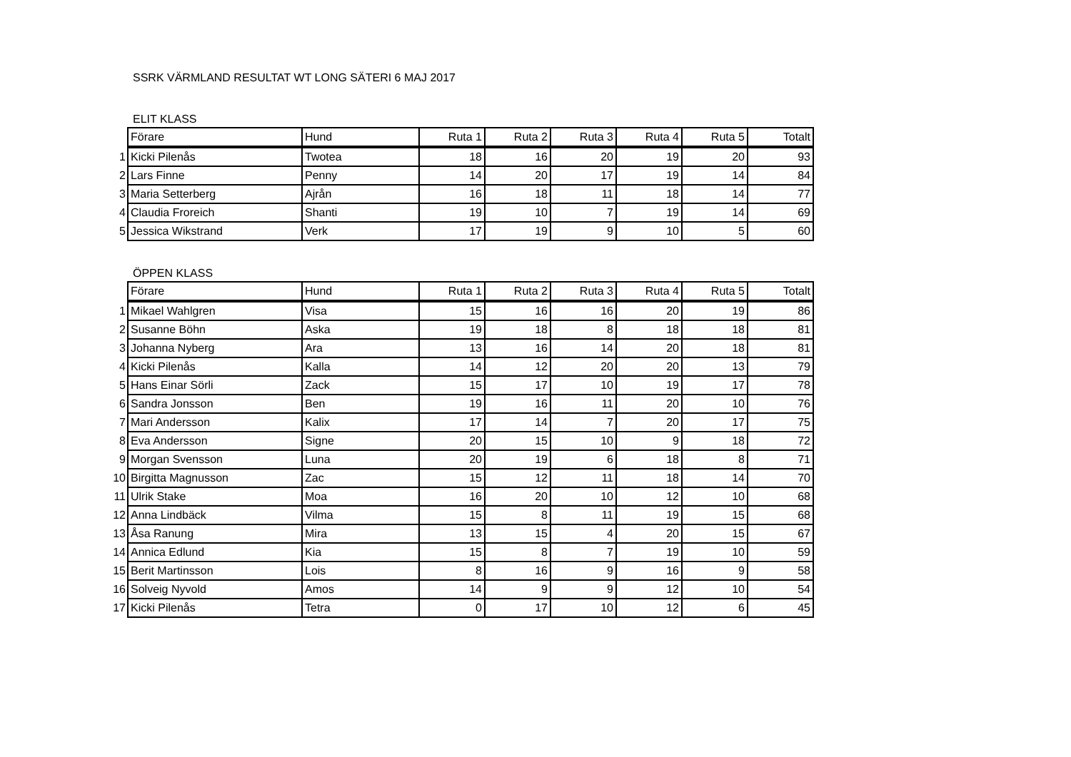SSRK VÄRMLAND RESULTAT WT LONG SÄTERI 6 MAJ 2017
ELIT KLASS
| | Förare | Hund | Ruta 1 | Ruta 2 | Ruta 3 | Ruta 4 | Ruta 5 | Totalt |
| --- | --- | --- | --- | --- | --- | --- | --- | --- |
| 1 | Kicki Pilenås | Twotea | 18 | 16 | 20 | 19 | 20 | 93 |
| 2 | Lars Finne | Penny | 14 | 20 | 17 | 19 | 14 | 84 |
| 3 | Maria Setterberg | Ajrån | 16 | 18 | 11 | 18 | 14 | 77 |
| 4 | Claudia Froreich | Shanti | 19 | 10 | 7 | 19 | 14 | 69 |
| 5 | Jessica Wikstrand | Verk | 17 | 19 | 9 | 10 | 5 | 60 |
ÖPPEN KLASS
| | Förare | Hund | Ruta 1 | Ruta 2 | Ruta 3 | Ruta 4 | Ruta 5 | Totalt |
| --- | --- | --- | --- | --- | --- | --- | --- | --- |
| 1 | Mikael Wahlgren | Visa | 15 | 16 | 16 | 20 | 19 | 86 |
| 2 | Susanne Böhn | Aska | 19 | 18 | 8 | 18 | 18 | 81 |
| 3 | Johanna Nyberg | Ara | 13 | 16 | 14 | 20 | 18 | 81 |
| 4 | Kicki Pilenås | Kalla | 14 | 12 | 20 | 20 | 13 | 79 |
| 5 | Hans Einar Sörli | Zack | 15 | 17 | 10 | 19 | 17 | 78 |
| 6 | Sandra Jonsson | Ben | 19 | 16 | 11 | 20 | 10 | 76 |
| 7 | Mari Andersson | Kalix | 17 | 14 | 7 | 20 | 17 | 75 |
| 8 | Eva Andersson | Signe | 20 | 15 | 10 | 9 | 18 | 72 |
| 9 | Morgan Svensson | Luna | 20 | 19 | 6 | 18 | 8 | 71 |
| 10 | Birgitta Magnusson | Zac | 15 | 12 | 11 | 18 | 14 | 70 |
| 11 | Ulrik Stake | Moa | 16 | 20 | 10 | 12 | 10 | 68 |
| 12 | Anna Lindbäck | Vilma | 15 | 8 | 11 | 19 | 15 | 68 |
| 13 | Åsa Ranung | Mira | 13 | 15 | 4 | 20 | 15 | 67 |
| 14 | Annica Edlund | Kia | 15 | 8 | 7 | 19 | 10 | 59 |
| 15 | Berit Martinsson | Lois | 8 | 16 | 9 | 16 | 9 | 58 |
| 16 | Solveig Nyvold | Amos | 14 | 9 | 9 | 12 | 10 | 54 |
| 17 | Kicki Pilenås | Tetra | 0 | 17 | 10 | 12 | 6 | 45 |